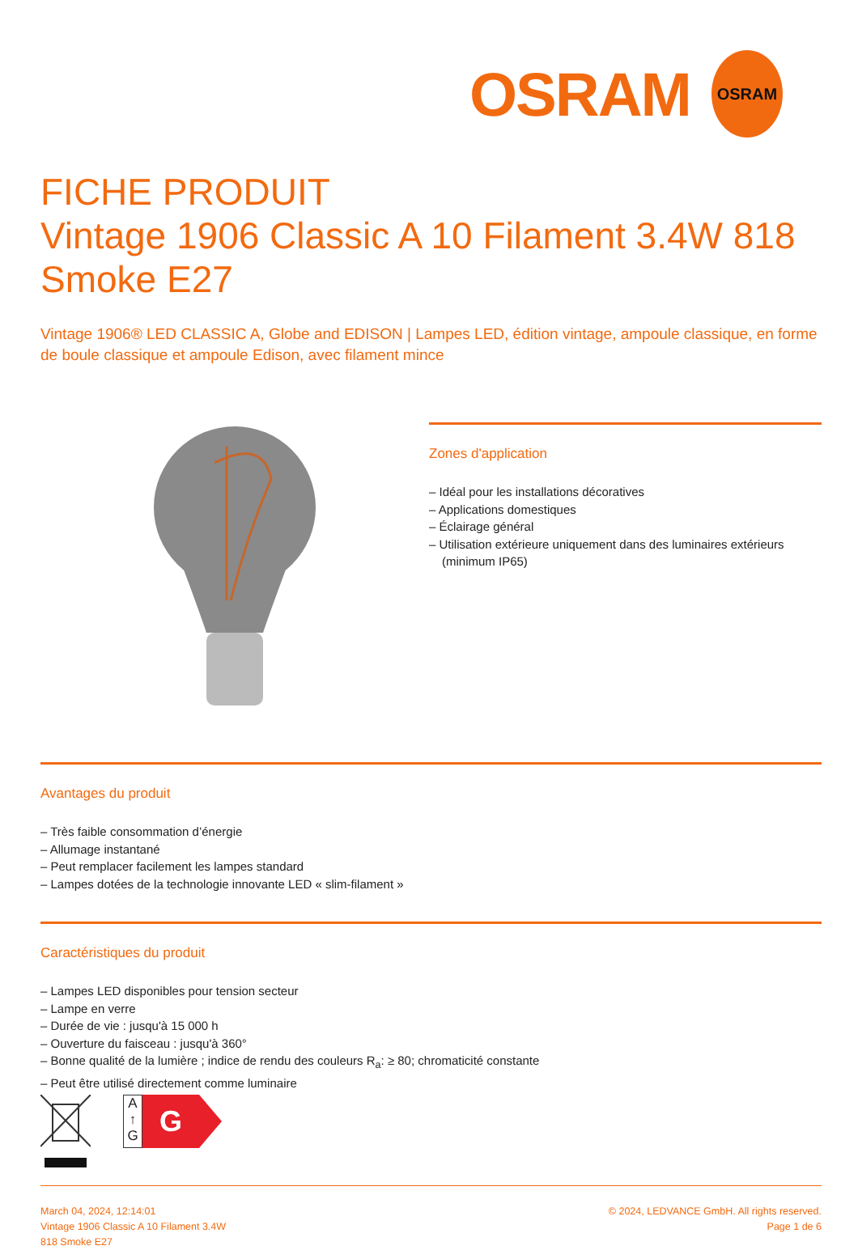OSRAM
OSRAM
FICHE PRODUIT
Vintage 1906 Classic A 10 Filament 3.4W 818 Smoke E27
Vintage 1906® LED CLASSIC A, Globe and EDISON | Lampes LED, édition vintage, ampoule classique, en forme de boule classique et ampoule Edison, avec filament mince
Zones d'application
– Idéal pour les installations décoratives
– Applications domestiques
– Éclairage général
– Utilisation extérieure uniquement dans des luminaires extérieurs (minimum IP65)
Avantages du produit
– Très faible consommation d’énergie
– Allumage instantané
– Peut remplacer facilement les lampes standard
– Lampes dotées de la technologie innovante LED « slim-filament »
Caractéristiques du produit
– Lampes LED disponibles pour tension secteur
– Lampe en verre
– Durée de vie : jusqu'à 15 000 h
– Ouverture du faisceau : jusqu'à 360°
– Bonne qualité de la lumière ; indice de rendu des couleurs R<sub>a</sub>: ≥ 80; chromaticité constante
– Peut être utilisé directement comme luminaire
A
↑
G
G
March 04, 2024, 12:14:01
Vintage 1906 Classic A 10 Filament 3.4W
818 Smoke E27
© 2024, LEDVANCE GmbH. All rights reserved.
Page 1 de 6